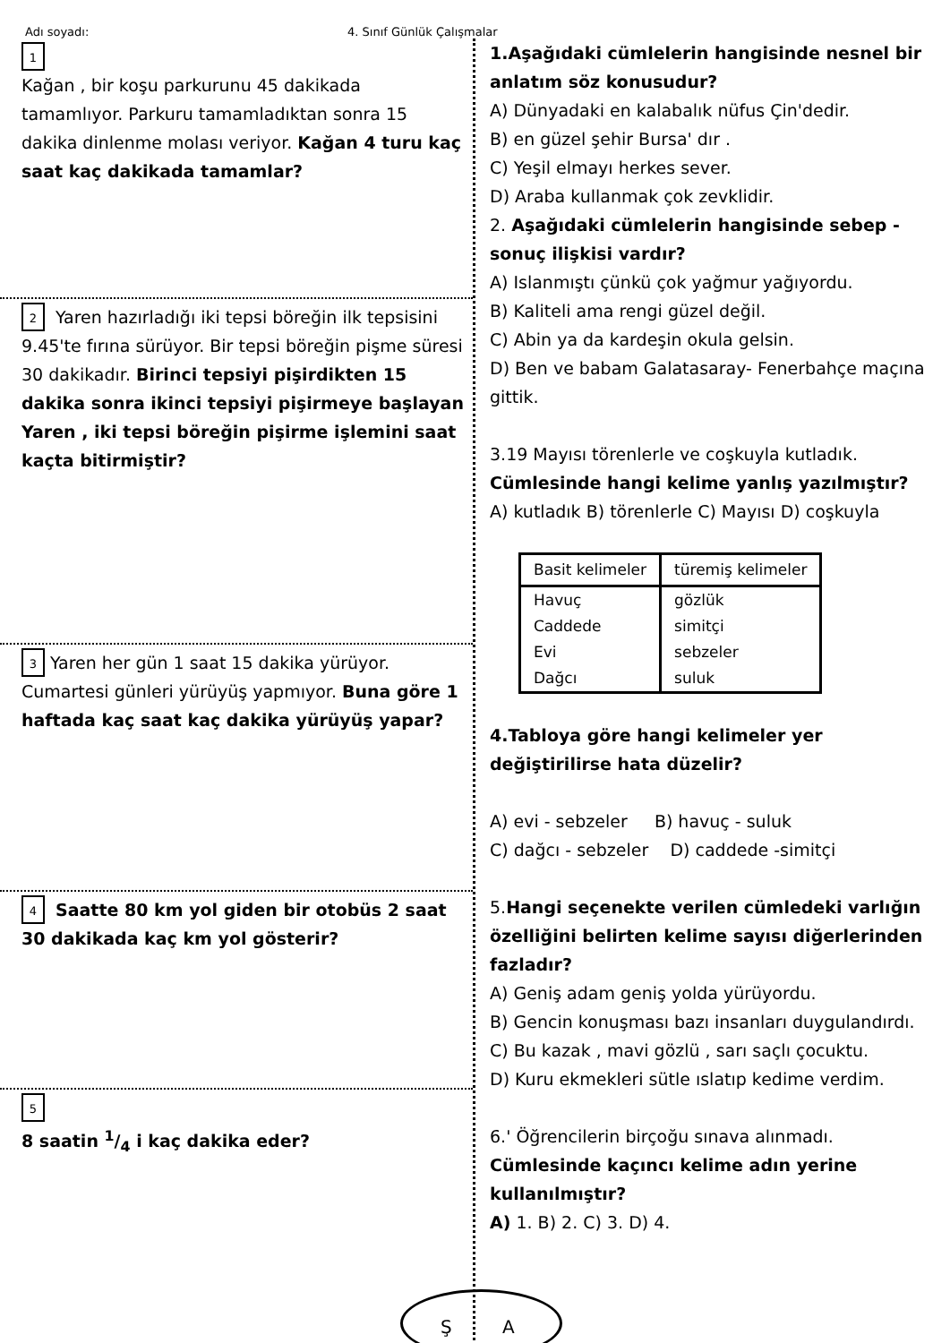Adı soyadı: 4. Sınıf Günlük Çalışmalar
1
Kağan , bir koşu parkurunu 45 dakikada tamamlıyor. Parkuru tamamladıktan sonra 15 dakika dinlenme molası veriyor. Kağan 4 turu kaç saat kaç dakikada tamamlar?
2 Yaren hazırladığı iki tepsi böreğin ilk tepsisini 9.45'te fırına sürüyor. Bir tepsi böreğin pişme süresi 30 dakikadır. Birinci tepsiyi pişirdikten 15 dakika sonra ikinci tepsiyi pişirmeye başlayan Yaren , iki tepsi böreğin pişirme işlemini saat kaçta bitirmiştir?
3 Yaren her gün 1 saat 15 dakika yürüyor. Cumartesi günleri yürüyüş yapmıyor. Buna göre 1 haftada kaç saat kaç dakika yürüyüş yapar?
4 Saatte 80 km yol giden bir otobüs 2 saat 30 dakikada kaç km yol gösterir?
5
8 saatin 1/4 i kaç dakika eder?
1.Aşağıdaki cümlelerin hangisinde nesnel bir anlatım söz konusudur?
A) Dünyadaki en kalabalık nüfus Çin'dedir.
B) en güzel şehir Bursa' dır .
C) Yeşil elmayı herkes sever.
D) Araba kullanmak çok zevklidir.
2. Aşağıdaki cümlelerin hangisinde sebep -sonuç ilişkisi vardır?
A) Islanmıştı çünkü çok yağmur yağıyordu.
B) Kaliteli ama rengi güzel değil.
C) Abin ya da kardeşin okula gelsin.
D) Ben ve babam Galatasaray- Fenerbahçe maçına gittik.
3.19 Mayısı törenlerle ve coşkuyla kutladık.
Cümlesinde hangi kelime yanlış yazılmıştır?
A) kutladık B) törenlerle C) Mayısı D) coşkuyla
| Basit kelimeler | türemiş kelimeler |
| --- | --- |
| Havuç | gözlük |
| Caddede | simitçi |
| Evi | sebzeler |
| Dağcı | suluk |
4.Tabloya göre hangi kelimeler yer değiştirilirse hata düzelir?
A) evi - sebzeler B) havuç - suluk
C) dağcı - sebzeler D) caddede -simitçi
5.Hangi seçenekte verilen cümledeki varlığın özelliğini belirten kelime sayısı diğerlerinden fazladır?
A) Geniş adam geniş yolda yürüyordu.
B) Gencin konuşması bazı insanları duygulandırdı.
C) Bu kazak , mavi gözlü , sarı saçlı çocuktu.
D) Kuru ekmekleri sütle ıslatıp kedime verdim.
6.' Öğrencilerin birçoğu sınava alınmadı.
Cümlesinde kaçıncı kelime adın yerine kullanılmıştır?
A) 1. B) 2. C) 3. D) 4.
Ş A